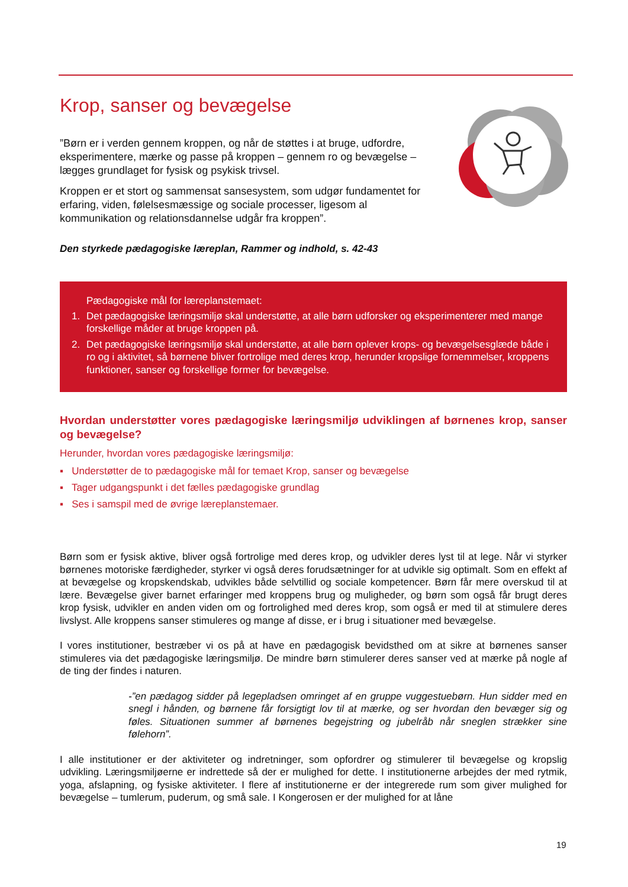Krop, sanser og bevægelse
”Børn er i verden gennem kroppen, og når de støttes i at bruge, udfor­dre, eksperimentere, mærke og passe på kroppen – gennem ro og bevægelse – lægges grundlaget for fysisk og psykisk trivsel.
Kroppen er et stort og sammensat sansesystem, som udgør fundamen­tet for erfaring, viden, følelsesmæssige og sociale processer, ligesom al kommunikation og relationsdannelse udgår fra kroppen”.
Den styrkede pædagogiske læreplan, Rammer og indhold, s. 42-43
Pædagogiske mål for læreplanstemaet:
1. Det pædagogiske læringsmiljø skal understøtte, at alle børn udforsker og eksperimenterer med mange forskellige måder at bruge kroppen på.
2. Det pædagogiske læringsmiljø skal understøtte, at alle børn oplever krops- og bevægelsesglæde både i ro og i aktivitet, så børnene bliver fortrolige med deres krop, herunder kropslige fornem­melser, kroppens funktioner, sanser og forskellige former for bevægelse.
Hvordan understøtter vores pædagogiske læringsmiljø udviklingen af børnenes krop, sanser og bevægelse?
Herunder, hvordan vores pædagogiske læringsmiljø:
▪ Understøtter de to pædagogiske mål for temaet Krop, sanser og bevægelse
▪ Tager udgangspunkt i det fælles pædagogiske grundlag
▪ Ses i samspil med de øvrige læreplanstemaer.
Børn som er fysisk aktive, bliver også fortrolige med deres krop, og udvikler deres lyst til at lege. Når vi styrker børnenes motoriske færdigheder, styrker vi også deres forudsætninger for at udvikle sig optimalt. Som en effekt af at bevægelse og kropskendskab, udvikles både selvtillid og sociale kompetencer. Børn får mere overskud til at lære. Bevægelse giver barnet erfaringer med kroppens brug og muligheder, og børn som også får brugt deres krop fysisk, udvikler en anden viden om og fortrolighed med deres krop, som også er med til at stimulere deres livslyst. Alle kroppens sanser stimuleres og mange af disse, er i brug i situationer med bevægelse.
I vores institutioner, bestræber vi os på at have en pædagogisk bevidsthed om at sikre at børnenes sanser stimuleres via det pædagogiske læringsmiljø. De mindre børn stimulerer deres sanser ved at mærke på nogle af de ting der findes i naturen.
-”en pædagog sidder på legepladsen omringet af en gruppe vuggestuebørn. Hun sidder med en snegl i hånden, og børnene får forsigtigt lov til at mærke, og ser hvordan den bevæger sig og føles. Situationen summer af børnenes begejstring og jubelråb når sneglen strækker sine følehorn”.
I alle institutioner er der aktiviteter og indretninger, som opfordrer og stimulerer til bevægelse og kropslig udvikling. Læringsmiljøerne er indrettede så der er mulighed for dette. I institutionerne arbejdes der med rytmik, yoga, afslapning, og fysiske aktiviteter. I flere af institutionerne er der integrerede rum som giver mu­lighed for bevægelse – tumlerum, puderum, og små sale. I Kongerosen er der mulighed for at låne
19